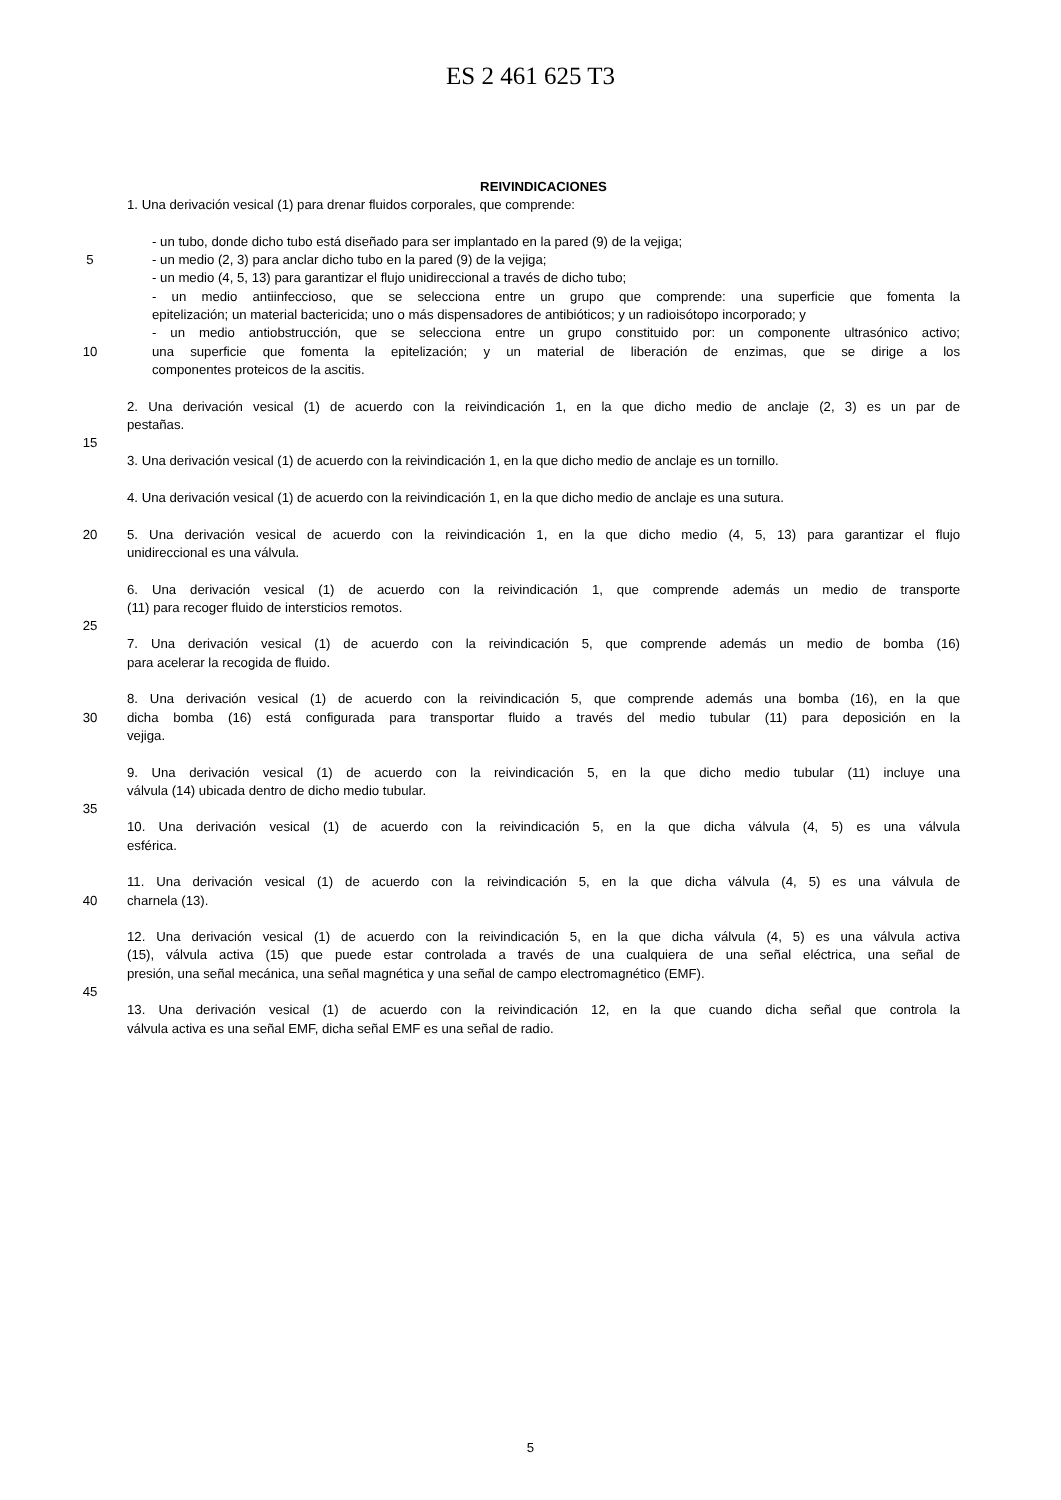ES 2 461 625 T3
REIVINDICACIONES
1. Una derivación vesical (1) para drenar fluidos corporales, que comprende:
- un tubo, donde dicho tubo está diseñado para ser implantado en la pared (9) de la vejiga;
5 - un medio (2, 3) para anclar dicho tubo en la pared (9) de la vejiga;
- un medio (4, 5, 13) para garantizar el flujo unidireccional a través de dicho tubo;
- un medio antiinfeccioso, que se selecciona entre un grupo que comprende: una superficie que fomenta la
epitelización; un material bactericida; uno o más dispensadores de antibióticos; y un radioisótopo incorporado; y
- un medio antiobstrucción, que se selecciona entre un grupo constituido por: un componente ultrasónico activo;
10 una superficie que fomenta la epitelización; y un material de liberación de enzimas, que se dirige a los
componentes proteicos de la ascitis.
2. Una derivación vesical (1) de acuerdo con la reivindicación 1, en la que dicho medio de anclaje (2, 3) es un par de
pestañas.
15
3. Una derivación vesical (1) de acuerdo con la reivindicación 1, en la que dicho medio de anclaje es un tornillo.
4. Una derivación vesical (1) de acuerdo con la reivindicación 1, en la que dicho medio de anclaje es una sutura.
20 5. Una derivación vesical de acuerdo con la reivindicación 1, en la que dicho medio (4, 5, 13) para garantizar el flujo
unidireccional es una válvula.
6. Una derivación vesical (1) de acuerdo con la reivindicación 1, que comprende además un medio de transporte
(11) para recoger fluido de intersticios remotos.
25
7. Una derivación vesical (1) de acuerdo con la reivindicación 5, que comprende además un medio de bomba (16)
para acelerar la recogida de fluido.
8. Una derivación vesical (1) de acuerdo con la reivindicación 5, que comprende además una bomba (16), en la que
30 dicha bomba (16) está configurada para transportar fluido a través del medio tubular (11) para deposición en la
vejiga.
9. Una derivación vesical (1) de acuerdo con la reivindicación 5, en la que dicho medio tubular (11) incluye una
válvula (14) ubicada dentro de dicho medio tubular.
35
10. Una derivación vesical (1) de acuerdo con la reivindicación 5, en la que dicha válvula (4, 5) es una válvula
esférica.
11. Una derivación vesical (1) de acuerdo con la reivindicación 5, en la que dicha válvula (4, 5) es una válvula de
40 charnela (13).
12. Una derivación vesical (1) de acuerdo con la reivindicación 5, en la que dicha válvula (4, 5) es una válvula activa
(15), válvula activa (15) que puede estar controlada a través de una cualquiera de una señal eléctrica, una señal de
presión, una señal mecánica, una señal magnética y una señal de campo electromagnético (EMF).
45
13. Una derivación vesical (1) de acuerdo con la reivindicación 12, en la que cuando dicha señal que controla la
válvula activa es una señal EMF, dicha señal EMF es una señal de radio.
5